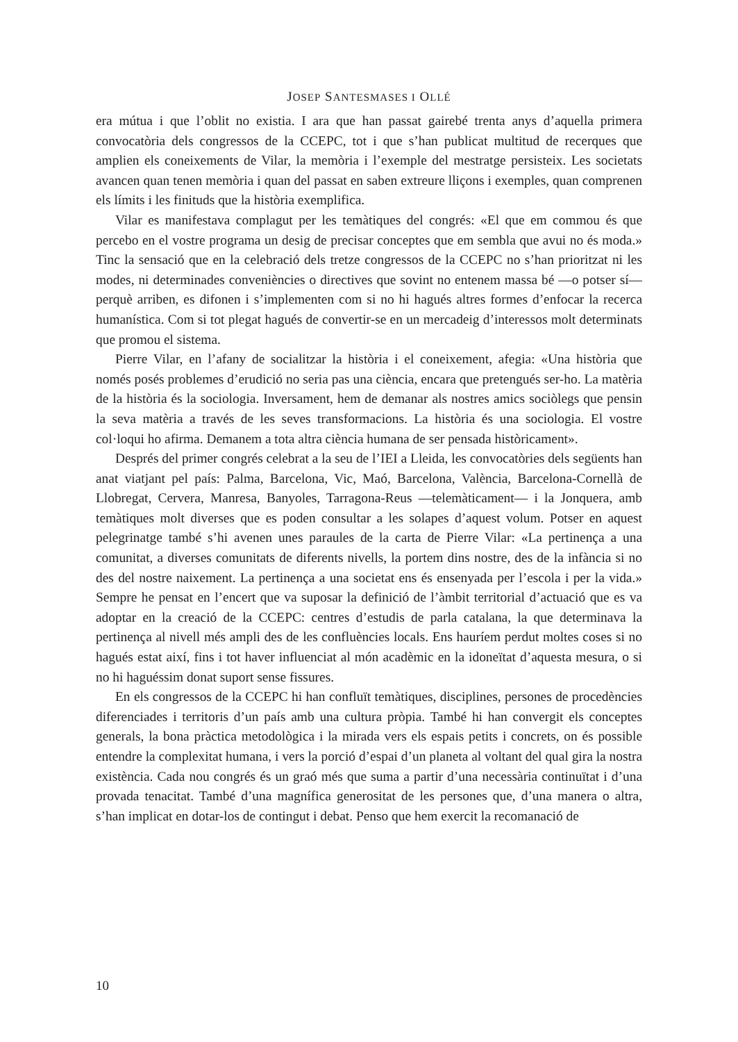JOSEP SANTESMASES I OLLÉ
era mútua i que l’oblit no existia. I ara que han passat gairebé trenta anys d’aquella primera convocatòria dels congressos de la CCEPC, tot i que s’han publicat multitud de recerques que amplien els coneixements de Vilar, la memòria i l’exemple del mestratge persisteix. Les societats avancen quan tenen memòria i quan del passat en saben extreure lliçons i exemples, quan comprenen els límits i les finituds que la història exemplifica.
Vilar es manifestava complagut per les temàtiques del congrés: «El que em commou és que percebo en el vostre programa un desig de precisar conceptes que em sembla que avui no és moda.» Tinc la sensació que en la celebració dels tretze congressos de la CCEPC no s’han prioritzat ni les modes, ni determinades conveniències o directives que sovint no entenem massa bé —o potser sí— perquè arriben, es difonen i s’implementen com si no hi hagués altres formes d’enfocar la recerca humanística. Com si tot plegat hagués de convertir-se en un mercadeig d’interessos molt determinats que promou el sistema.
Pierre Vilar, en l’afany de socialitzar la història i el coneixement, afegia: «Una història que només posés problemes d’erudició no seria pas una ciència, encara que pretengués ser-ho. La matèria de la història és la sociologia. Inversament, hem de demanar als nostres amics sociòlegs que pensin la seva matèria a través de les seves transformacions. La història és una sociologia. El vostre col·loqui ho afirma. Demanem a tota altra ciència humana de ser pensada històricament».
Després del primer congrés celebrat a la seu de l’IEI a Lleida, les convocatòries dels següents han anat viatjant pel país: Palma, Barcelona, Vic, Maó, Barcelona, València, Barcelona-Cornellà de Llobregat, Cervera, Manresa, Banyoles, Tarragona-Reus —telemàticament— i la Jonquera, amb temàtiques molt diverses que es poden consultar a les solapes d’aquest volum. Potser en aquest pelegrinatge també s’hi avenen unes paraules de la carta de Pierre Vilar: «La pertinença a una comunitat, a diverses comunitats de diferents nivells, la portem dins nostre, des de la infància si no des del nostre naixement. La pertinença a una societat ens és ensenyada per l’escola i per la vida.» Sempre he pensat en l’encert que va suposar la definició de l’àmbit territorial d’actuació que es va adoptar en la creació de la CCEPC: centres d’estudis de parla catalana, la que determinava la pertinença al nivell més ampli des de les confluències locals. Ens hauríem perdut moltes coses si no hagués estat així, fins i tot haver influenciat al món acadèmic en la idoneïtat d’aquesta mesura, o si no hi haguéssim donat suport sense fissures.
En els congressos de la CCEPC hi han confluït temàtiques, disciplines, persones de procedències diferenciades i territoris d’un país amb una cultura pròpia. També hi han convergit els conceptes generals, la bona pràctica metodològica i la mirada vers els espais petits i concrets, on és possible entendre la complexitat humana, i vers la porció d’espai d’un planeta al voltant del qual gira la nostra existència. Cada nou congrés és un graó més que suma a partir d’una necessària continuïtat i d’una provada tenacitat. També d’una magnífica generositat de les persones que, d’una manera o altra, s’han implicat en dotar-los de contingut i debat. Penso que hem exercit la recomanació de
10